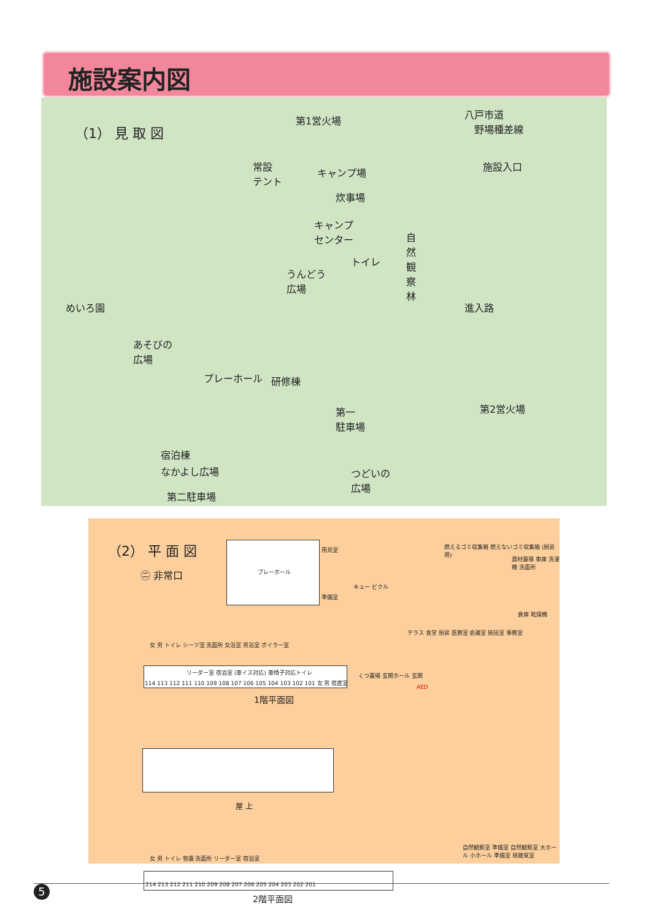施設案内図
（1） 見 取 図
第1営火場
常設
テント
キャンプ場
炊事場
キャンプ
センター
トイレ
うんどう
広場
めいろ園
あそびの
広場
プレーホール 研修棟
第一
駐車場
宿泊棟
なかよし広場
つどいの
広場
第二駐車場
自 然 観 察 林
八戸市道
　野場種差線
施設入口
進入路
第2営火場
（2） 平 面 図
㊁ 非常口
プレーホール 用具室
準備室
キュー ビクル
燃えるゴミ収集箱 燃えないゴミ収集箱 (厨房用)
資材置場 車庫 洗濯機 洗面所
倉庫 乾燥機
女 男 トイレ シーツ室 洗面所 女浴室 男浴室 ボイラー室
114 113 112 111 110 109 108 107 106 105 104 103 102 101 女 男 宿直室
リーダー室 宿泊室 (車イス対応) 車椅子対応トイレ くつ置場 玄関ホール 玄関
テラス 食堂 厨房 医務室 会議室 統括室 事務室
AED
1階平面図
屋 上
女 男 トイレ 物置 洗面所 リーダー室 宿泊室
214 213 212 211 210 209 208 207 206 205 204 203 202 201
2階平面図
自然観察室 準備室 自然観察室 大ホール 小ホール 準備室 視聴覚室
5